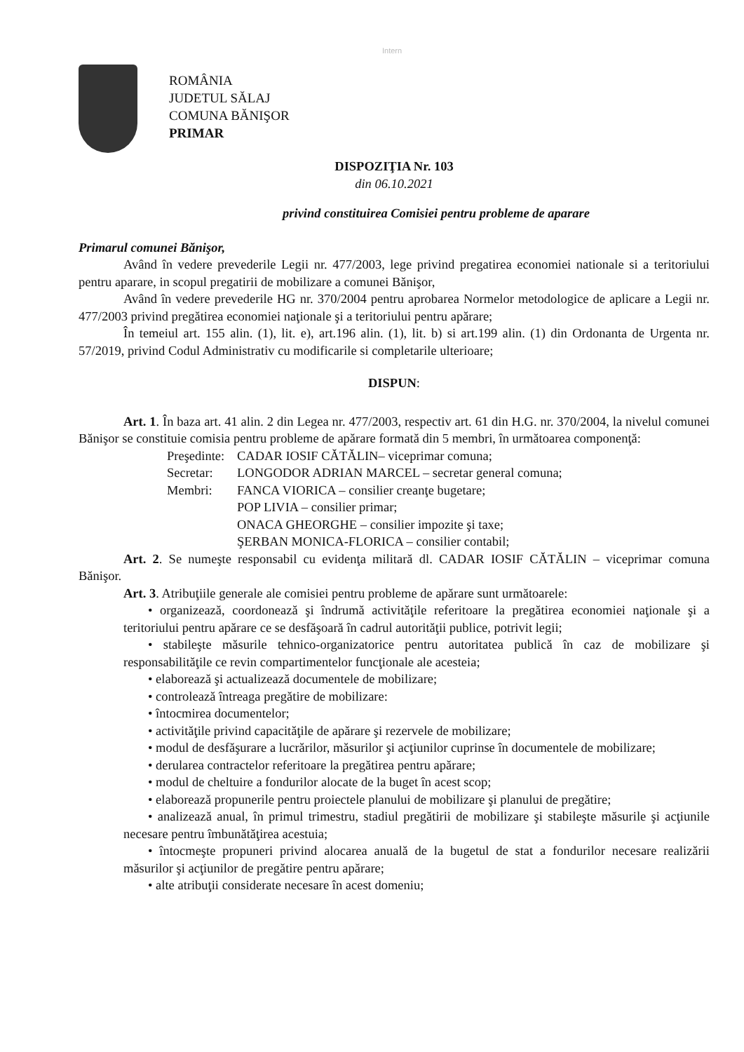Intern
ROMÂNIA
JUDETUL SĂLAJ
COMUNA BĂNIŞOR
PRIMAR
DISPOZIŢIA Nr. 103
din 06.10.2021
privind constituirea Comisiei pentru probleme de aparare
Primarul comunei Bănişor,
Având în vedere prevederile Legii nr. 477/2003, lege privind pregatirea economiei nationale si a teritoriului pentru aparare, in scopul pregatirii de mobilizare a comunei Bănişor,
Având în vedere prevederile HG nr. 370/2004 pentru aprobarea Normelor metodologice de aplicare a Legii nr. 477/2003 privind pregătirea economiei naţionale şi a teritoriului pentru apărare;
În temeiul art. 155 alin. (1), lit. e), art.196 alin. (1), lit. b) si art.199 alin. (1) din Ordonanta de Urgenta nr. 57/2019, privind Codul Administrativ cu modificarile si completarile ulterioare;
DISPUN:
Art. 1. În baza art. 41 alin. 2 din Legea nr. 477/2003, respectiv art. 61 din H.G. nr. 370/2004, la nivelul comunei Bănişor se constituie comisia pentru probleme de apărare formată din 5 membri, în următoarea componenţă:
Preşedinte: CADAR IOSIF CĂTĂLIN– viceprimar comuna;
Secretar: LONGODOR ADRIAN MARCEL – secretar general comuna;
Membri: FANCA VIORICA – consilier creanţe bugetare;
POP LIVIA – consilier primar;
ONACA GHEORGHE – consilier impozite şi taxe;
ŞERBAN MONICA-FLORICA – consilier contabil;
Art. 2. Se numeşte responsabil cu evidenţa militară dl. CADAR IOSIF CĂTĂLIN – viceprimar comuna Bănişor.
Art. 3. Atribuţiile generale ale comisiei pentru probleme de apărare sunt următoarele:
• organizează, coordonează şi îndrumă activităţile referitoare la pregătirea economiei naţionale şi a teritoriului pentru apărare ce se desfăşoară în cadrul autorităţii publice, potrivit legii;
• stabileşte măsurile tehnico-organizatorice pentru autoritatea publică în caz de mobilizare şi responsabilităţile ce revin compartimentelor funcţionale ale acesteia;
• elaborează şi actualizează documentele de mobilizare;
• controlează întreaga pregătire de mobilizare:
• întocmirea documentelor;
• activităţile privind capacităţile de apărare şi rezervele de mobilizare;
• modul de desfăşurare a lucrărilor, măsurilor şi acţiunilor cuprinse în documentele de mobilizare;
• derularea contractelor referitoare la pregătirea pentru apărare;
• modul de cheltuire a fondurilor alocate de la buget în acest scop;
• elaborează propunerile pentru proiectele planului de mobilizare şi planului de pregătire;
• analizează anual, în primul trimestru, stadiul pregătirii de mobilizare şi stabileşte măsurile şi acţiunile necesare pentru îmbunătăţirea acestuia;
• întocmeşte propuneri privind alocarea anuală de la bugetul de stat a fondurilor necesare realizării măsurilor şi acţiunilor de pregătire pentru apărare;
• alte atribuţii considerate necesare în acest domeniu;